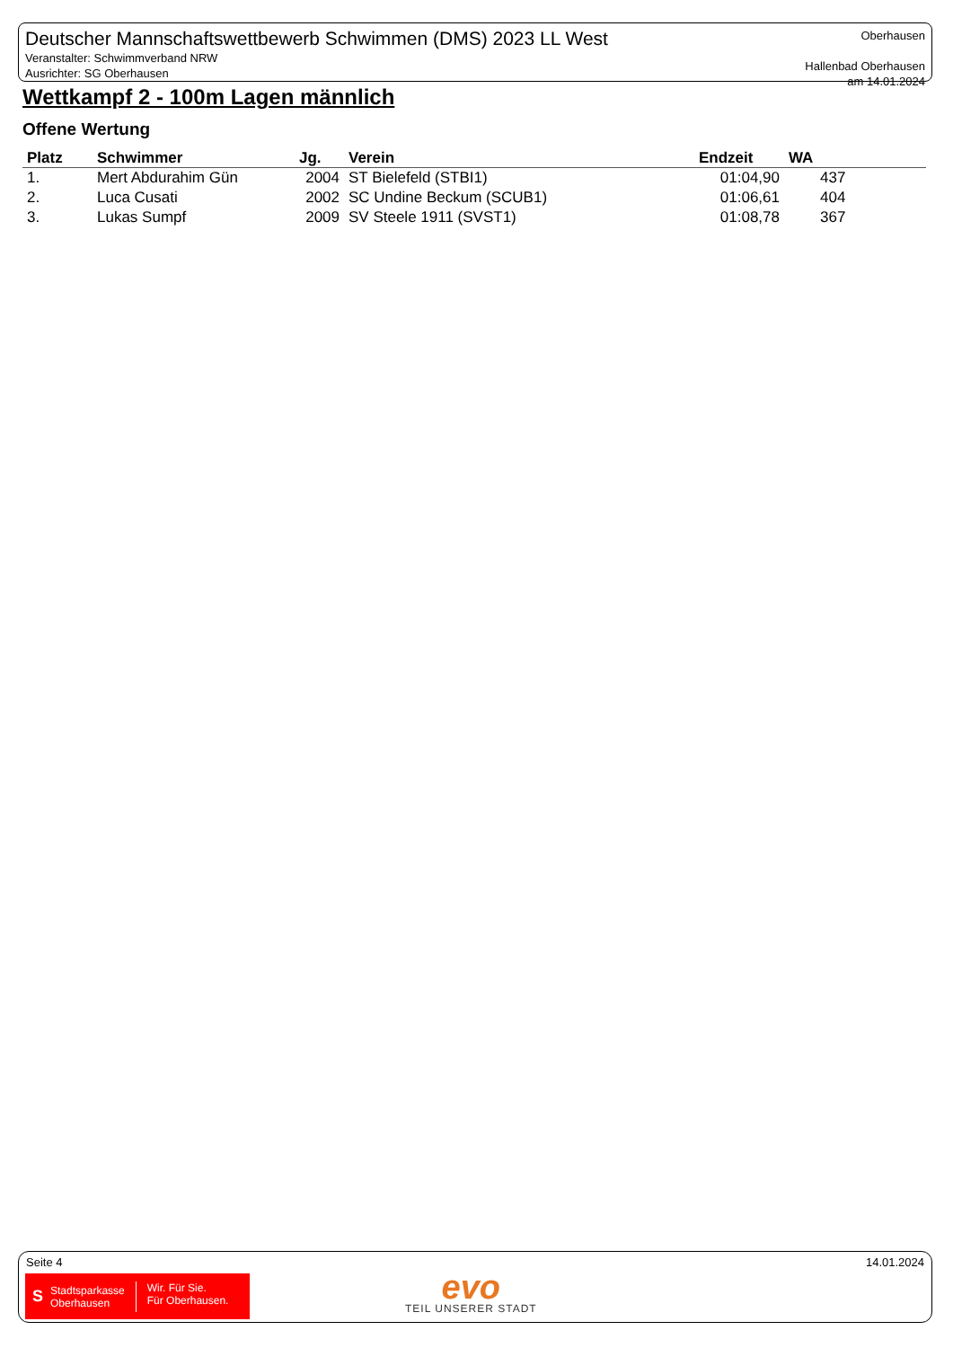Deutscher Mannschaftswettbewerb Schwimmen (DMS) 2023 LL West
Veranstalter: Schwimmverband NRW
Ausrichter: SG Oberhausen
Oberhausen
Hallenbad Oberhausen
am 14.01.2024
Wettkampf 2 - 100m Lagen männlich
Offene Wertung
| Platz | Schwimmer | Jg. | Verein | Endzeit | WA |
| --- | --- | --- | --- | --- | --- |
| 1. | Mert Abdurahim Gün | 2004 | ST Bielefeld (STBI1) | 01:04,90 | 437 |
| 2. | Luca Cusati | 2002 | SC Undine Beckum (SCUB1) | 01:06,61 | 404 |
| 3. | Lukas Sumpf | 2009 | SV Steele 1911 (SVST1) | 01:08,78 | 367 |
Seite 4 14.01.2024
S Stadtsparkasse
Oberhausen Wir. Für Sie.
Für Oberhausen.
evo
TEIL UNSERER STADT